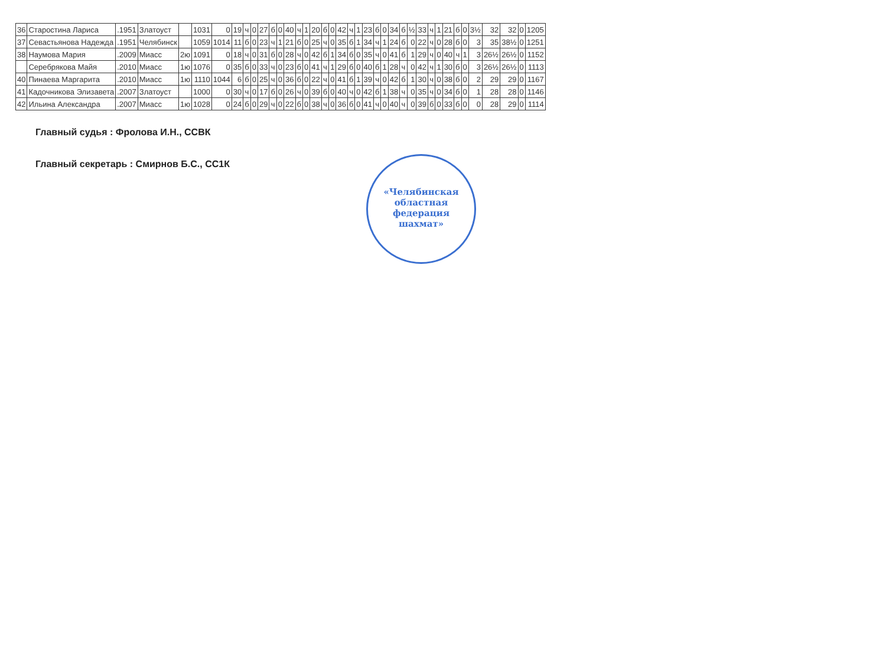| 36 | Старостина Лариса | .1951 | Златоуст | | 1031 | 0 | 19 | ч | 0 | 27 | б | 0 | 40 | ч | 1 | 20 | б | 0 | 42 | ч | 1 | 23 | б | 0 | 34 | б | ½ | 33 | ч | 1 | 21 | б | 0 | 3½ | 32 | 32 | 0 | 1205 |
| 37 | Севастьянова Надежда | .1951 | Челябинск | | 1059 | 1014 | 11 | б | 0 | 23 | ч | 1 | 21 | б | 0 | 25 | ч | 0 | 35 | б | 1 | 34 | ч | 1 | 24 | б | 0 | 22 | ч | 0 | 28 | б | 0 | 3 | 35 | 38½ | 0 | 1251 |
| 38 | Наумова Мария | .2009 | Миасс | 2ю | 1091 | 0 | 18 | ч | 0 | 31 | б | 0 | 28 | ч | 0 | 42 | б | 1 | 34 | б | 0 | 35 | ч | 0 | 41 | б | 1 | 29 | ч | 0 | 40 | ч | 1 | 3 | 26½ | 26½ | 0 | 1152 |
| | Серебрякова Майя | .2010 | Миасс | 1ю | 1076 | 0 | 35 | б | 0 | 33 | ч | 0 | 23 | б | 0 | 41 | ч | 1 | 29 | б | 0 | 40 | б | 1 | 28 | ч | 0 | 42 | ч | 1 | 30 | б | 0 | 3 | 26½ | 26½ | 0 | 1113 |
| 40 | Пинаева Маргарита | .2010 | Миасс | 1ю | 1110 | 1044 | 6 | б | 0 | 25 | ч | 0 | 36 | б | 0 | 22 | ч | 0 | 41 | б | 1 | 39 | ч | 0 | 42 | б | 1 | 30 | ч | 0 | 38 | б | 0 | 2 | 29 | 29 | 0 | 1167 |
| 41 | Кадочникова Элизавета | .2007 | Златоуст | | 1000 | 0 | 30 | ч | 0 | 17 | б | 0 | 26 | ч | 0 | 39 | б | 0 | 40 | ч | 0 | 42 | б | 1 | 38 | ч | 0 | 35 | ч | 0 | 34 | б | 0 | 1 | 28 | 28 | 0 | 1146 |
| 42 | Ильина Александра | .2007 | Миасс | 1ю | 1028 | 0 | 24 | б | 0 | 29 | ч | 0 | 22 | б | 0 | 38 | ч | 0 | 36 | б | 0 | 41 | ч | 0 | 40 | ч | 0 | 39 | б | 0 | 33 | б | 0 | 0 | 28 | 29 | 0 | 1114 |
Главный судья : Фролова И.Н., ССВК
Главный секретарь : Смирнов Б.С., СС1К
«Челябинская
областная
федерация
шахмат»